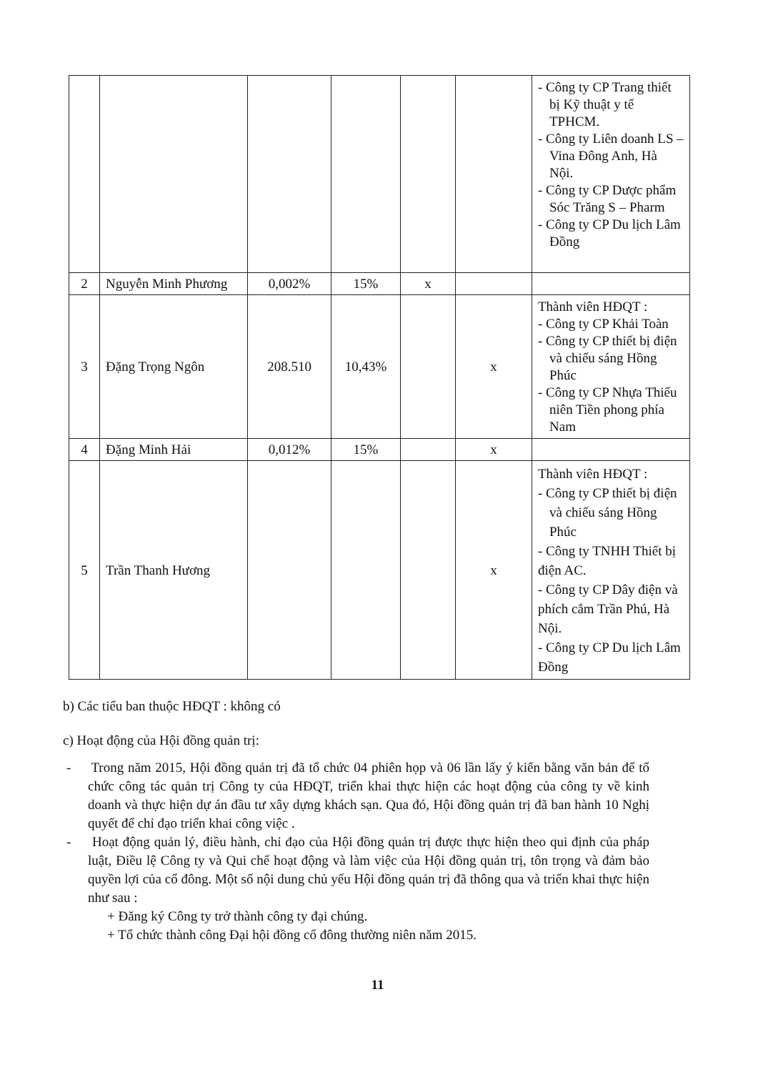| | | | | | | - Công ty CP Trang thiết bị Kỹ thuật y tế TPHCM. - Công ty Liên doanh LS – Vina Đông Anh, Hà Nội. - Công ty CP Dược phẩm Sóc Trăng S – Pharm - Công ty CP Du lịch Lâm Đồng |
| 2 | Nguyễn Minh Phương | 0,002% | 15% | x | | |
| 3 | Đặng Trọng Ngôn | 208.510 | 10,43% | | x | Thành viên HĐQT : - Công ty CP Khải Toàn - Công ty CP thiết bị điện và chiếu sáng Hồng Phúc - Công ty CP Nhựa Thiếu niên Tiền phong phía Nam |
| 4 | Đặng Minh Hải | 0,012% | 15% | | x | |
| 5 | Trần Thanh Hương | | | | x | Thành viên HĐQT : - Công ty CP thiết bị điện và chiếu sáng Hồng Phúc - Công ty TNHH Thiết bị điện AC. - Công ty CP Dây điện và phích cắm Trần Phú, Hà Nội. - Công ty CP Du lịch Lâm Đồng |
b) Các tiểu ban thuộc HĐQT : không có
c) Hoạt động của Hội đồng quản trị:
- Trong năm 2015, Hội đồng quản trị đã tổ chức 04 phiên họp và 06 lần lấy ý kiến bằng văn bản để tổ chức công tác quản trị Công ty của HĐQT, triển khai thực hiện các hoạt động của công ty về kinh doanh và thực hiện dự án đầu tư xây dựng khách sạn. Qua đó, Hội đồng quản trị đã ban hành 10 Nghị quyết để chỉ đạo triển khai công việc .
- Hoạt động quản lý, điều hành, chỉ đạo của Hội đồng quản trị được thực hiện theo qui định của pháp luật, Điều lệ Công ty và Qui chế hoạt động và làm việc của Hội đồng quản trị, tôn trọng và đảm bảo quyền lợi của cổ đông. Một số nội dung chủ yếu Hội đồng quản trị đã thông qua và triển khai thực hiện như sau :
+ Đăng ký Công ty trở thành công ty đại chúng.
+ Tổ chức thành công Đại hội đồng cổ đông thường niên năm 2015.
11